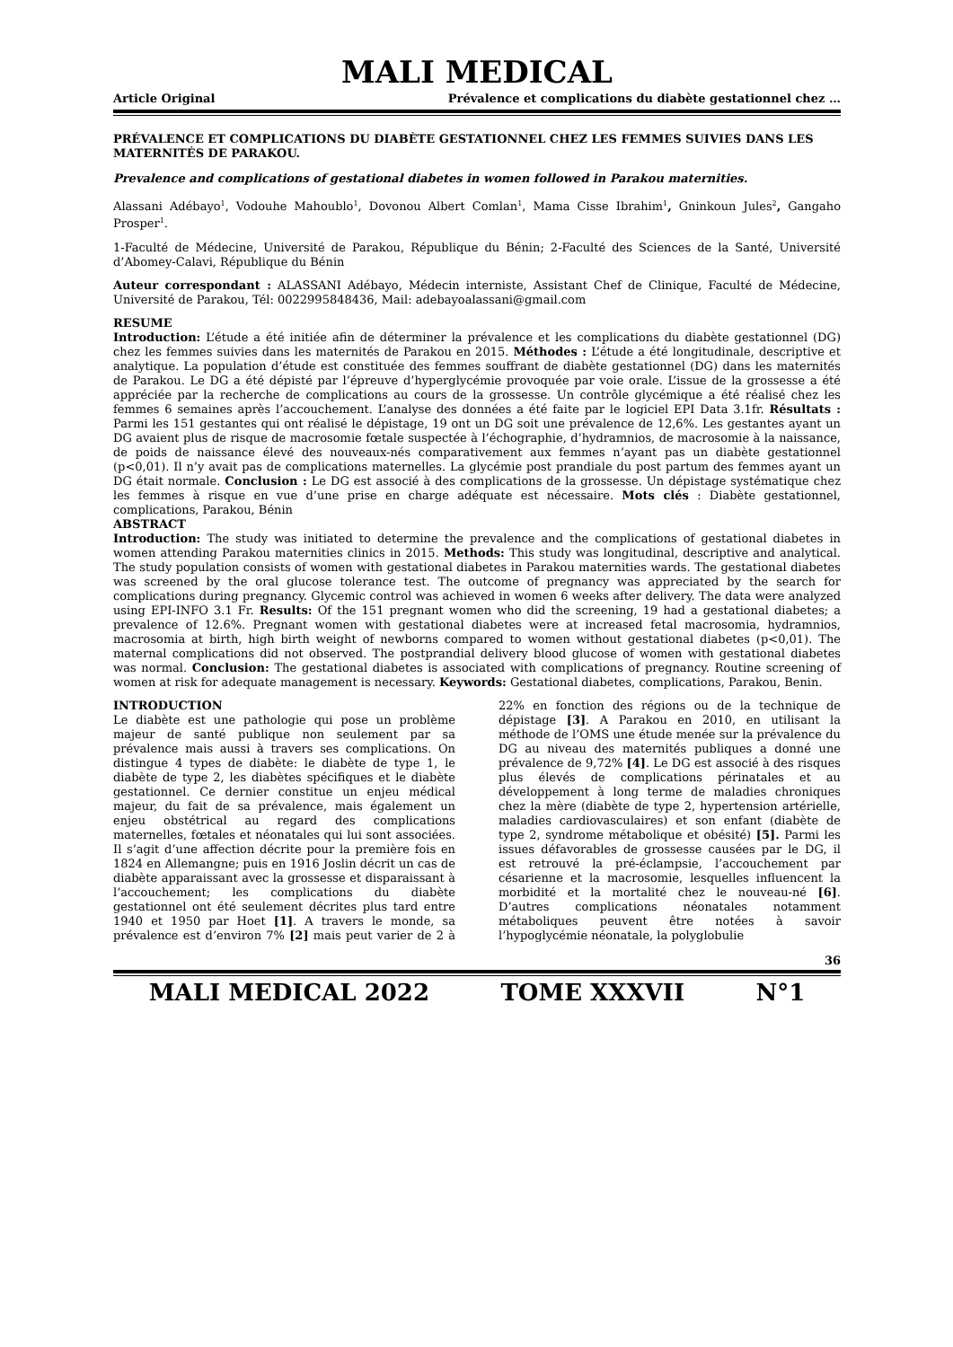MALI MEDICAL
Article Original Prévalence et complications du diabète gestationnel chez …
PRÉVALENCE ET COMPLICATIONS DU DIABÈTE GESTATIONNEL CHEZ LES FEMMES SUIVIES DANS LES MATERNITÉS DE PARAKOU.
Prevalence and complications of gestational diabetes in women followed in Parakou maternities.
Alassani Adébayo<sup>1</sup>, Vodouhe Mahoublo<sup>1</sup>, Dovonou Albert Comlan<sup>1</sup>, Mama Cisse Ibrahim<sup>1</sup>, Gninkoun Jules<sup>2</sup>, Gangaho Prosper<sup>1</sup>.
1-Faculté de Médecine, Université de Parakou, République du Bénin; 2-Faculté des Sciences de la Santé, Université d’Abomey-Calavi, République du Bénin
Auteur correspondant : ALASSANI Adébayo, Médecin interniste, Assistant Chef de Clinique, Faculté de Médecine, Université de Parakou, Tél: 0022995848436, Mail: adebayoalassani@gmail.com
RESUME
Introduction: L’étude a été initiée afin de déterminer la prévalence et les complications du diabète gestationnel (DG) chez les femmes suivies dans les maternités de Parakou en 2015. Méthodes : L’étude a été longitudinale, descriptive et analytique. La population d’étude est constituée des femmes souffrant de diabète gestationnel (DG) dans les maternités de Parakou. Le DG a été dépisté par l’épreuve d’hyperglycémie provoquée par voie orale. L’issue de la grossesse a été appréciée par la recherche de complications au cours de la grossesse. Un contrôle glycémique a été réalisé chez les femmes 6 semaines après l’accouchement. L’analyse des données a été faite par le logiciel EPI Data 3.1fr. Résultats : Parmi les 151 gestantes qui ont réalisé le dépistage, 19 ont un DG soit une prévalence de 12,6%. Les gestantes ayant un DG avaient plus de risque de macrosomie fœtale suspectée à l’échographie, d’hydramnios, de macrosomie à la naissance, de poids de naissance élevé des nouveaux-nés comparativement aux femmes n’ayant pas un diabète gestationnel (p<0,01). Il n’y avait pas de complications maternelles. La glycémie post prandiale du post partum des femmes ayant un DG était normale. Conclusion : Le DG est associé à des complications de la grossesse. Un dépistage systématique chez les femmes à risque en vue d’une prise en charge adéquate est nécessaire. Mots clés : Diabète gestationnel, complications, Parakou, Bénin
ABSTRACT
Introduction: The study was initiated to determine the prevalence and the complications of gestational diabetes in women attending Parakou maternities clinics in 2015. Methods: This study was longitudinal, descriptive and analytical. The study population consists of women with gestational diabetes in Parakou maternities wards. The gestational diabetes was screened by the oral glucose tolerance test. The outcome of pregnancy was appreciated by the search for complications during pregnancy. Glycemic control was achieved in women 6 weeks after delivery. The data were analyzed using EPI-INFO 3.1 Fr. Results: Of the 151 pregnant women who did the screening, 19 had a gestational diabetes; a prevalence of 12.6%. Pregnant women with gestational diabetes were at increased fetal macrosomia, hydramnios, macrosomia at birth, high birth weight of newborns compared to women without gestational diabetes (p<0,01). The maternal complications did not observed. The postprandial delivery blood glucose of women with gestational diabetes was normal. Conclusion: The gestational diabetes is associated with complications of pregnancy. Routine screening of women at risk for adequate management is necessary. Keywords: Gestational diabetes, complications, Parakou, Benin.
INTRODUCTION
Le diabète est une pathologie qui pose un problème majeur de santé publique non seulement par sa prévalence mais aussi à travers ses complications. On distingue 4 types de diabète: le diabète de type 1, le diabète de type 2, les diabètes spécifiques et le diabète gestationnel. Ce dernier constitue un enjeu médical majeur, du fait de sa prévalence, mais également un enjeu obstétrical au regard des complications maternelles, fœtales et néonatales qui lui sont associées. Il s’agit d’une affection décrite pour la première fois en 1824 en Allemangne; puis en 1916 Joslin décrit un cas de diabète apparaissant avec la grossesse et disparaissant à l’accouchement; les complications du diabète gestationnel ont été seulement décrites plus tard entre 1940 et 1950 par Hoet [1]. A travers le monde, sa prévalence est d’environ 7% [2] mais peut varier de 2 à 22% en fonction des régions ou de la technique de dépistage [3]. A Parakou en 2010, en utilisant la méthode de l’OMS une étude menée sur la prévalence du DG au niveau des maternités publiques a donné une prévalence de 9,72% [4]. Le DG est associé à des risques plus élevés de complications périnatales et au développement à long terme de maladies chroniques chez la mère (diabète de type 2, hypertension artérielle, maladies cardiovasculaires) et son enfant (diabète de type 2, syndrome métabolique et obésité) [5]. Parmi les issues défavorables de grossesse causées par le DG, il est retrouvé la pré-éclampsie, l’accouchement par césarienne et la macrosomie, lesquelles influencent la morbidité et la mortalité chez le nouveau-né [6]. D’autres complications néonatales notamment métaboliques peuvent être notées à savoir l’hypoglycémie néonatale, la polyglobulie
36
MALI MEDICAL 2022 TOME XXXVII N°1